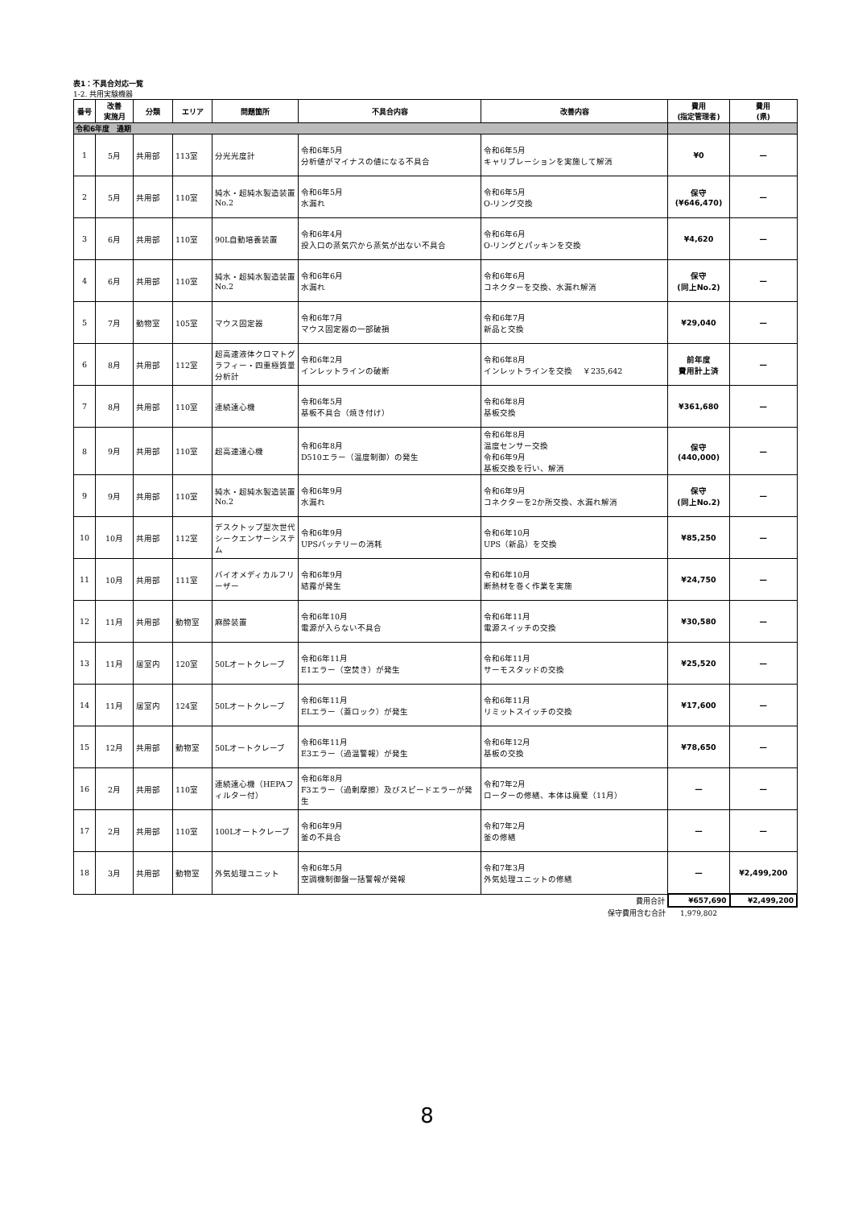表1：不具合対応一覧
1-2. 共用実験機器
| 番号 | 改善 実施月 | 分類 | エリア | 問題箇所 | 不具合内容 | 改善内容 | 費用 (指定管理者) | 費用 (県) |
| --- | --- | --- | --- | --- | --- | --- | --- | --- |
| 令和6年度 通期 | | | | | | | | |
| 1 | 5月 | 共用部 | 113室 | 分光光度計 | 令和6年5月 分析値がマイナスの値になる不具合 | 令和6年5月 キャリブレーションを実施して解消 | ¥0 | — |
| 2 | 5月 | 共用部 | 110室 | 純水・超純水製造装置No.2 | 令和6年5月 水漏れ | 令和6年5月 O-リング交換 | 保守 (¥646,470) | — |
| 3 | 6月 | 共用部 | 110室 | 90L自動培養装置 | 令和6年4月 投入口の蒸気穴から蒸気が出ない不具合 | 令和6年6月 O-リングとパッキンを交換 | ¥4,620 | — |
| 4 | 6月 | 共用部 | 110室 | 純水・超純水製造装置No.2 | 令和6年6月 水漏れ | 令和6年6月 コネクターを交換、水漏れ解消 | 保守 (同上No.2) | — |
| 5 | 7月 | 動物室 | 105室 | マウス固定器 | 令和6年7月 マウス固定器の一部破損 | 令和6年7月 新品と交換 | ¥29,040 | — |
| 6 | 8月 | 共用部 | 112室 | 超高速液体クロマトグラフィー・四重極質量分析計 | 令和6年2月 インレットラインの破断 | 令和6年8月 インレットラインを交換 ￥235,642 | 前年度 費用計上済 | — |
| 7 | 8月 | 共用部 | 110室 | 連続遠心機 | 令和6年5月 基板不具合（焼き付け） | 令和6年8月 基板交換 | ¥361,680 | — |
| 8 | 9月 | 共用部 | 110室 | 超高速遠心機 | 令和6年8月 D510エラー（温度制御）の発生 | 令和6年8月 温度センサー交換 令和6年9月 基板交換を行い、解消 | 保守 (440,000) | — |
| 9 | 9月 | 共用部 | 110室 | 純水・超純水製造装置No.2 | 令和6年9月 水漏れ | 令和6年9月 コネクターを2か所交換、水漏れ解消 | 保守 (同上No.2) | — |
| 10 | 10月 | 共用部 | 112室 | デスクトップ型次世代シークエンサーシステム | 令和6年9月 UPSバッテリーの消耗 | 令和6年10月 UPS（新品）を交換 | ¥85,250 | — |
| 11 | 10月 | 共用部 | 111室 | バイオメディカルフリーザー | 令和6年9月 結露が発生 | 令和6年10月 断熱材を巻く作業を実施 | ¥24,750 | — |
| 12 | 11月 | 共用部 | 動物室 | 麻酔装置 | 令和6年10月 電源が入らない不具合 | 令和6年11月 電源スイッチの交換 | ¥30,580 | — |
| 13 | 11月 | 居室内 | 120室 | 50Lオートクレーブ | 令和6年11月 E1エラー（空焚き）が発生 | 令和6年11月 サーモスタッドの交換 | ¥25,520 | — |
| 14 | 11月 | 居室内 | 124室 | 50Lオートクレーブ | 令和6年11月 ELエラー（蓋ロック）が発生 | 令和6年11月 リミットスイッチの交換 | ¥17,600 | — |
| 15 | 12月 | 共用部 | 動物室 | 50Lオートクレーブ | 令和6年11月 E3エラー（過温警報）が発生 | 令和6年12月 基板の交換 | ¥78,650 | — |
| 16 | 2月 | 共用部 | 110室 | 連続遠心機（HEPAフィルター付） | 令和6年8月 F3エラー（過剰摩擦）及びスピードエラーが発生 | 令和7年2月 ローターの修繕、本体は廃棄（11月） | — | — |
| 17 | 2月 | 共用部 | 110室 | 100Lオートクレーブ | 令和6年9月 釜の不具合 | 令和7年2月 釜の修繕 | — | — |
| 18 | 3月 | 共用部 | 動物室 | 外気処理ユニット | 令和6年5月 空調機制御盤一括警報が発報 | 令和7年3月 外気処理ユニットの修繕 | — | ¥2,499,200 |
| 費用合計 | | | | | | | ¥657,690 | ¥2,499,200 |
| 保守費用含む合計 | | | | | | | 1,979,802 | |
8